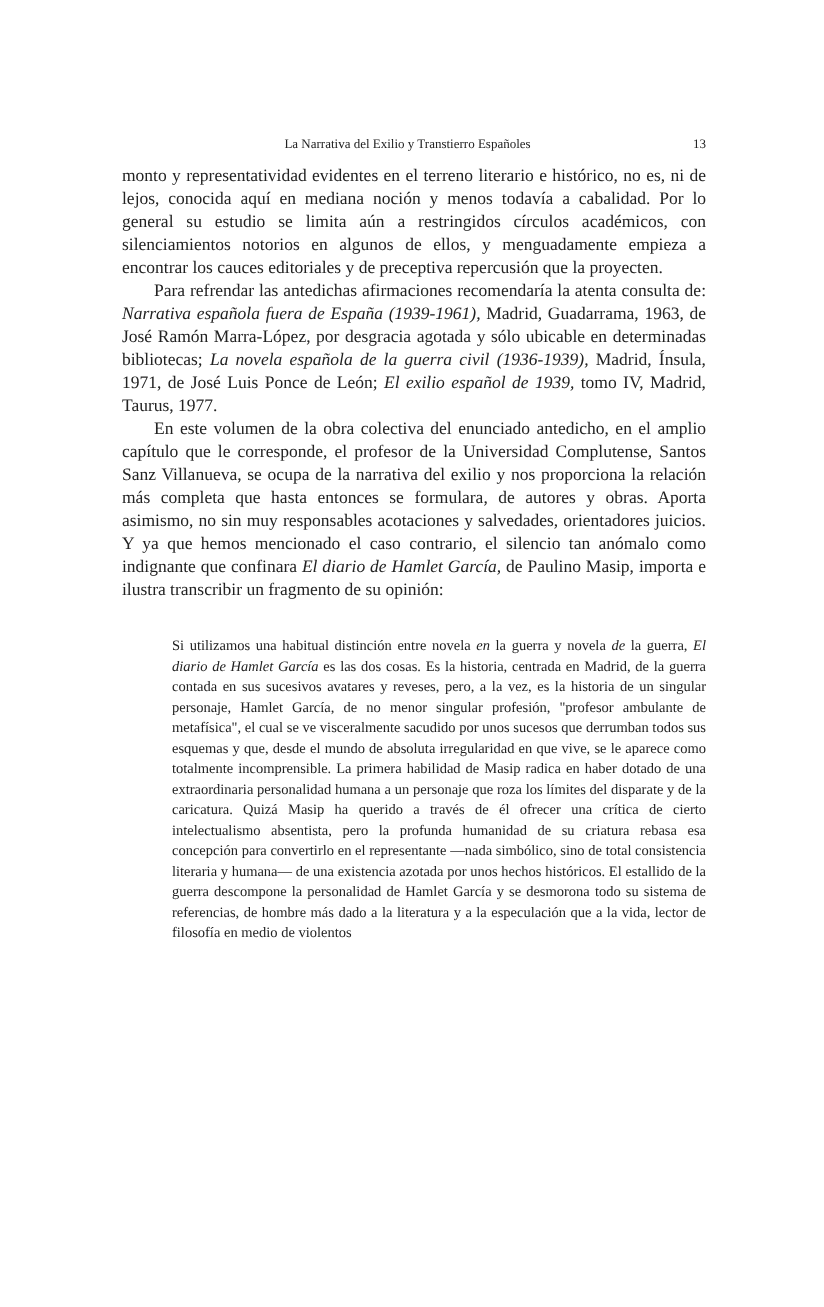La Narrativa del Exilio y Transtierro Españoles 13
monto y representatividad evidentes en el terreno literario e histórico, no es, ni de lejos, conocida aquí en mediana noción y menos todavía a cabalidad. Por lo general su estudio se limita aún a restringidos círculos académicos, con silenciamientos notorios en algunos de ellos, y menguadamente empieza a encontrar los cauces editoriales y de preceptiva repercusión que la proyecten.
Para refrendar las antedichas afirmaciones recomendaría la atenta consulta de: Narrativa española fuera de España (1939-1961), Madrid, Guadarrama, 1963, de José Ramón Marra-López, por desgracia agotada y sólo ubicable en determinadas bibliotecas; La novela española de la guerra civil (1936-1939), Madrid, Ínsula, 1971, de José Luis Ponce de León; El exilio español de 1939, tomo IV, Madrid, Taurus, 1977.
En este volumen de la obra colectiva del enunciado antedicho, en el amplio capítulo que le corresponde, el profesor de la Universidad Complutense, Santos Sanz Villanueva, se ocupa de la narrativa del exilio y nos proporciona la relación más completa que hasta entonces se formulara, de autores y obras. Aporta asimismo, no sin muy responsables acotaciones y salvedades, orientadores juicios. Y ya que hemos mencionado el caso contrario, el silencio tan anómalo como indignante que confinara El diario de Hamlet García, de Paulino Masip, importa e ilustra transcribir un fragmento de su opinión:
Si utilizamos una habitual distinción entre novela en la guerra y novela de la guerra, El diario de Hamlet García es las dos cosas. Es la historia, centrada en Madrid, de la guerra contada en sus sucesivos avatares y reveses, pero, a la vez, es la historia de un singular personaje, Hamlet García, de no menor singular profesión, "profesor ambulante de metafísica", el cual se ve visceralmente sacudido por unos sucesos que derrumban todos sus esquemas y que, desde el mundo de absoluta irregularidad en que vive, se le aparece como totalmente incomprensible. La primera habilidad de Masip radica en haber dotado de una extraordinaria personalidad humana a un personaje que roza los límites del disparate y de la caricatura. Quizá Masip ha querido a través de él ofrecer una crítica de cierto intelectualismo absentista, pero la profunda humanidad de su criatura rebasa esa concepción para convertirlo en el representante —nada simbólico, sino de total consistencia literaria y humana— de una existencia azotada por unos hechos históricos. El estallido de la guerra descompone la personalidad de Hamlet García y se desmorona todo su sistema de referencias, de hombre más dado a la literatura y a la especulación que a la vida, lector de filosofía en medio de violentos